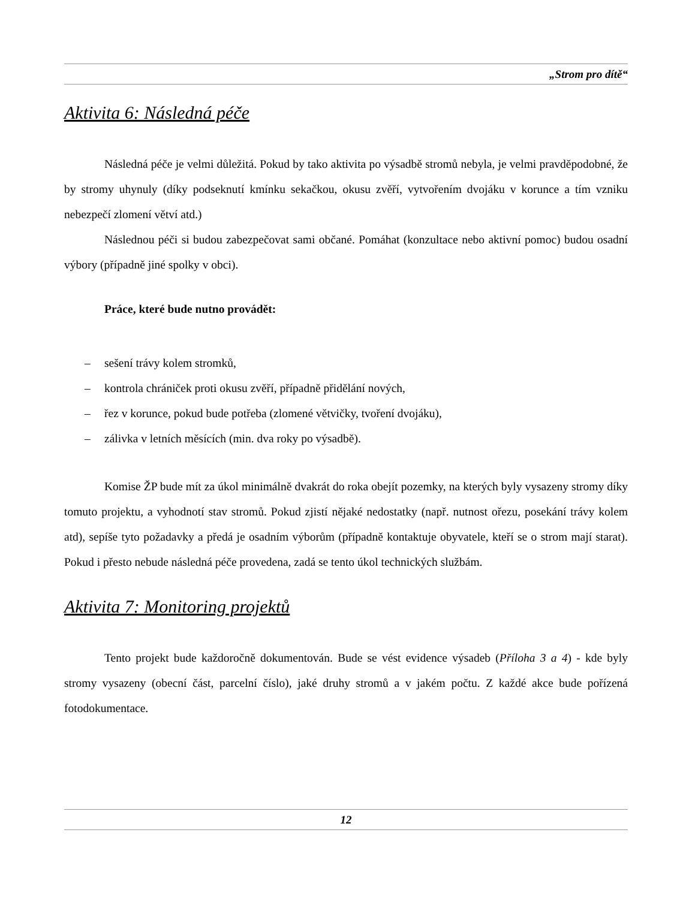„Strom pro dítě“
Aktivita 6: Následná péče
Následná péče je velmi důležitá. Pokud by tako aktivita po výsadbě stromů nebyla, je velmi pravděpodobné, že by stromy uhynuly (díky podseknutí kmínku sekačkou, okusu zvěří, vytvořením dvojáku v korunce a tím vzniku nebezpečí zlomení větví atd.)
Následnou péči si budou zabezpečovat sami občané. Pomáhat (konzultace nebo aktivní pomoc) budou osadní výbory (případně jiné spolky v obci).
Práce, které bude nutno provádět:
– sešení trávy kolem stromků,
– kontrola chrániček proti okusu zvěří, případně přidělání nových,
– řez v korunce, pokud bude potřeba (zlomené větvičky, tvoření dvojáku),
– zálivka v letních měsících (min. dva roky po výsadbě).
Komise ŽP bude mít za úkol minimálně dvakrát do roka obejít pozemky, na kterých byly vysazeny stromy díky tomuto projektu, a vyhodnotí stav stromů. Pokud zjistí nějaké nedostatky (např. nutnost ořezu, posekání trávy kolem atd), sepíše tyto požadavky a předá je osadním výborům (případně kontaktuje obyvatele, kteří se o strom mají starat). Pokud i přesto nebude následná péče provedena, zadá se tento úkol technických službám.
Aktivita 7: Monitoring projektů
Tento projekt bude každoročně dokumentován. Bude se vést evidence výsadeb (Příloha 3 a 4) - kde byly stromy vysazeny (obecní část, parcelní číslo), jaké druhy stromů a v jakém počtu. Z každé akce bude pořízená fotodokumentace.
12